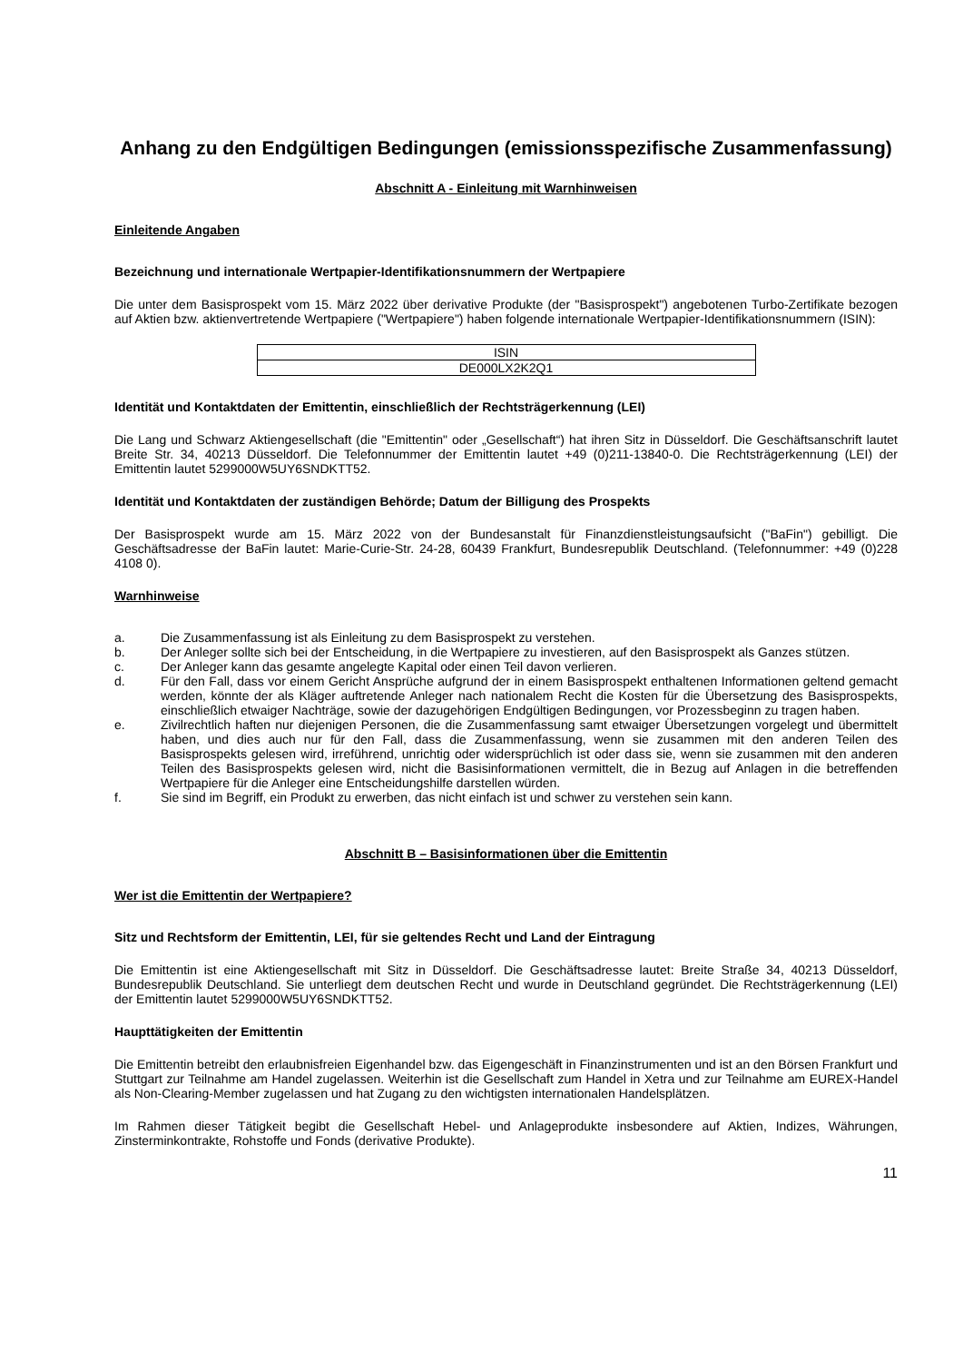Anhang zu den Endgültigen Bedingungen (emissionsspezifische Zusammenfassung)
Abschnitt A - Einleitung mit Warnhinweisen
Einleitende Angaben
Bezeichnung und internationale Wertpapier-Identifikationsnummern der Wertpapiere
Die unter dem Basisprospekt vom 15. März 2022 über derivative Produkte (der "Basisprospekt") angebotenen Turbo-Zertifikate bezogen auf Aktien bzw. aktienvertretende Wertpapiere ("Wertpapiere") haben folgende internationale Wertpapier-Identifikationsnummern (ISIN):
| ISIN |
| DE000LX2K2Q1 |
Identität und Kontaktdaten der Emittentin, einschließlich der Rechtsträgerkennung (LEI)
Die Lang und Schwarz Aktiengesellschaft (die "Emittentin" oder „Gesellschaft“) hat ihren Sitz in Düsseldorf. Die Geschäftsanschrift lautet Breite Str. 34, 40213 Düsseldorf. Die Telefonnummer der Emittentin lautet +49 (0)211-13840-0. Die Rechtsträgerkennung (LEI) der Emittentin lautet 5299000W5UY6SNDKTT52.
Identität und Kontaktdaten der zuständigen Behörde; Datum der Billigung des Prospekts
Der Basisprospekt wurde am 15. März 2022 von der Bundesanstalt für Finanzdienstleistungsaufsicht ("BaFin") gebilligt. Die Geschäftsadresse der BaFin lautet: Marie-Curie-Str. 24-28, 60439 Frankfurt, Bundesrepublik Deutschland. (Telefonnummer: +49 (0)228 4108 0).
Warnhinweise
a. Die Zusammenfassung ist als Einleitung zu dem Basisprospekt zu verstehen.
b. Der Anleger sollte sich bei der Entscheidung, in die Wertpapiere zu investieren, auf den Basisprospekt als Ganzes stützen.
c. Der Anleger kann das gesamte angelegte Kapital oder einen Teil davon verlieren.
d. Für den Fall, dass vor einem Gericht Ansprüche aufgrund der in einem Basisprospekt enthaltenen Informationen geltend gemacht werden, könnte der als Kläger auftretende Anleger nach nationalem Recht die Kosten für die Übersetzung des Basisprospekts, einschließlich etwaiger Nachträge, sowie der dazugehörigen Endgültigen Bedingungen, vor Prozessbeginn zu tragen haben.
e. Zivilrechtlich haften nur diejenigen Personen, die die Zusammenfassung samt etwaiger Übersetzungen vorgelegt und übermittelt haben, und dies auch nur für den Fall, dass die Zusammenfassung, wenn sie zusammen mit den anderen Teilen des Basisprospekts gelesen wird, irreführend, unrichtig oder widersprüchlich ist oder dass sie, wenn sie zusammen mit den anderen Teilen des Basisprospekts gelesen wird, nicht die Basisinformationen vermittelt, die in Bezug auf Anlagen in die betreffenden Wertpapiere für die Anleger eine Entscheidungshilfe darstellen würden.
f. Sie sind im Begriff, ein Produkt zu erwerben, das nicht einfach ist und schwer zu verstehen sein kann.
Abschnitt B – Basisinformationen über die Emittentin
Wer ist die Emittentin der Wertpapiere?
Sitz und Rechtsform der Emittentin, LEI, für sie geltendes Recht und Land der Eintragung
Die Emittentin ist eine Aktiengesellschaft mit Sitz in Düsseldorf. Die Geschäftsadresse lautet: Breite Straße 34, 40213 Düsseldorf, Bundesrepublik Deutschland. Sie unterliegt dem deutschen Recht und wurde in Deutschland gegründet. Die Rechtsträgerkennung (LEI) der Emittentin lautet 5299000W5UY6SNDKTT52.
Haupttätigkeiten der Emittentin
Die Emittentin betreibt den erlaubnisfreien Eigenhandel bzw. das Eigengeschäft in Finanzinstrumenten und ist an den Börsen Frankfurt und Stuttgart zur Teilnahme am Handel zugelassen. Weiterhin ist die Gesellschaft zum Handel in Xetra und zur Teilnahme am EUREX-Handel als Non-Clearing-Member zugelassen und hat Zugang zu den wichtigsten internationalen Handelsplätzen.
Im Rahmen dieser Tätigkeit begibt die Gesellschaft Hebel- und Anlageprodukte insbesondere auf Aktien, Indizes, Währungen, Zinsterminkontrakte, Rohstoffe und Fonds (derivative Produkte).
11